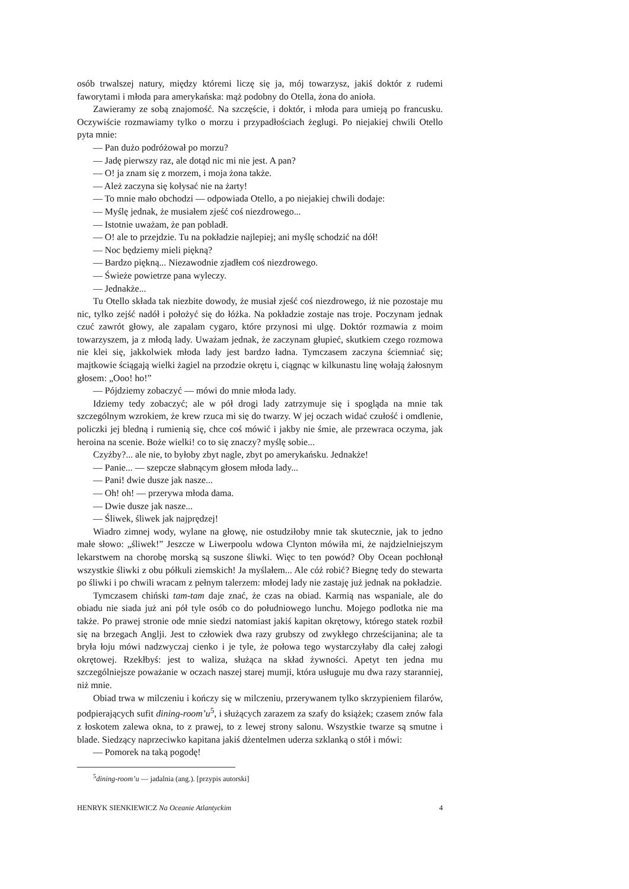osób trwalszej natury, między któremi liczę się ja, mój towarzysz, jakiś doktór z rudemi faworytami i młoda para amerykańska: mąż podobny do Otella, żona do anioła.
Zawieramy ze sobą znajomość. Na szczęście, i doktór, i młoda para umieją po francusku. Oczywiście rozmawiamy tylko o morzu i przypadłościach żeglugi. Po niejakiej chwili Otello pyta mnie:
— Pan dużo podróżował po morzu?
— Jadę pierwszy raz, ale dotąd nic mi nie jest. A pan?
— O! ja znam się z morzem, i moja żona także.
— Ależ zaczyna się kołysać nie na żarty!
— To mnie mało obchodzi — odpowiada Otello, a po niejakiej chwili dodaje:
— Myślę jednak, że musiałem zjeść coś niezdrowego...
— Istotnie uważam, że pan pobladł.
— O! ale to przejdzie. Tu na pokładzie najlepiej; ani myślę schodzić na dół!
— Noc będziemy mieli piękną?
— Bardzo piękną... Niezawodnie zjadłem coś niezdrowego.
— Świeże powietrze pana wyleczy.
— Jednakże...
Tu Otello składa tak niezbite dowody, że musiał zjeść coś niezdrowego, iż nie pozostaje mu nic, tylko zejść nadół i położyć się do łóżka. Na pokładzie zostaje nas troje. Poczynam jednak czuć zawrót głowy, ale zapalam cygaro, które przynosi mi ulgę. Doktór rozmawia z moim towarzyszem, ja z młodą lady. Uważam jednak, że zaczynam głupieć, skutkiem czego rozmowa nie klei się, jakkolwiek młoda lady jest bardzo ładna. Tymczasem zaczyna ściemniać się; majtkowie ściągają wielki żagiel na przodzie okrętu i, ciągnąc w kilkunastu linę wołają żałosnym głosem: „Ooo! ho!”
— Pójdziemy zobaczyć — mówi do mnie młoda lady.
Idziemy tedy zobaczyć; ale w pół drogi lady zatrzymuje się i spogląda na mnie tak szczególnym wzrokiem, że krew rzuca mi się do twarzy. W jej oczach widać czułość i omdlenie, policzki jej bledną i rumienią się, chce coś mówić i jakby nie śmie, ale przewraca oczyma, jak heroina na scenie. Boże wielki! co to się znaczy? myślę sobie...
Czyżby?... ale nie, to byłoby zbyt nagle, zbyt po amerykańsku. Jednakże!
— Panie... — szepcze słabnącym głosem młoda lady...
— Pani! dwie dusze jak nasze...
— Oh! oh! — przerywa młoda dama.
— Dwie dusze jak nasze...
— Śliwek, śliwek jak najprędzej!
Wiadro zimnej wody, wylane na głowę, nie ostudziłoby mnie tak skutecznie, jak to jedno małe słowo: „śliwek!” Jeszcze w Liwerpoolu wdowa Clynton mówiła mi, że najdzielniejszym lekarstwem na chorobę morską są suszone śliwki. Więc to ten powód? Oby Ocean pochłonął wszystkie śliwki z obu półkuli ziemskich! Ja myślałem... Ale cóż robić? Biegnę tedy do stewarta po śliwki i po chwili wracam z pełnym talerzem: młodej lady nie zastaję już jednak na pokładzie.
Tymczasem chiński tam-tam daje znać, że czas na obiad. Karmią nas wspaniale, ale do obiadu nie siada już ani pół tyle osób co do południowego lunchu. Mojego podlotka nie ma także. Po prawej stronie ode mnie siedzi natomiast jakiś kapitan okrętowy, którego statek rozbił się na brzegach Anglji. Jest to człowiek dwa razy grubszy od zwykłego chrześcijanina; ale ta bryła łoju mówi nadzwyczaj cienko i je tyle, że połowa tego wystarczyłaby dla całej załogi okrętowej. Rzekłbyś: jest to waliza, służąca na skład żywności. Apetyt ten jedna mu szczególniejsze poważanie w oczach naszej starej mumji, która usługuje mu dwa razy staranniej, niż mnie.
Obiad trwa w milczeniu i kończy się w milczeniu, przerywanem tylko skrzypieniem filarów, podpierających sufit dining-room’u<sup>5</sup>, i służących zarazem za szafy do książek; czasem znów fala z łoskotem zalewa okna, to z prawej, to z lewej strony salonu. Wszystkie twarze są smutne i blade. Siedzący naprzeciwko kapitana jakiś dżentelmen uderza szklanką o stół i mówi:
— Pomorek na taką pogodę!
<sup>5</sup> dining-room’u — jadalnia (ang.). [przypis autorski]
HENRYK SIENKIEWICZ Na Oceanie Atlantyckim 4